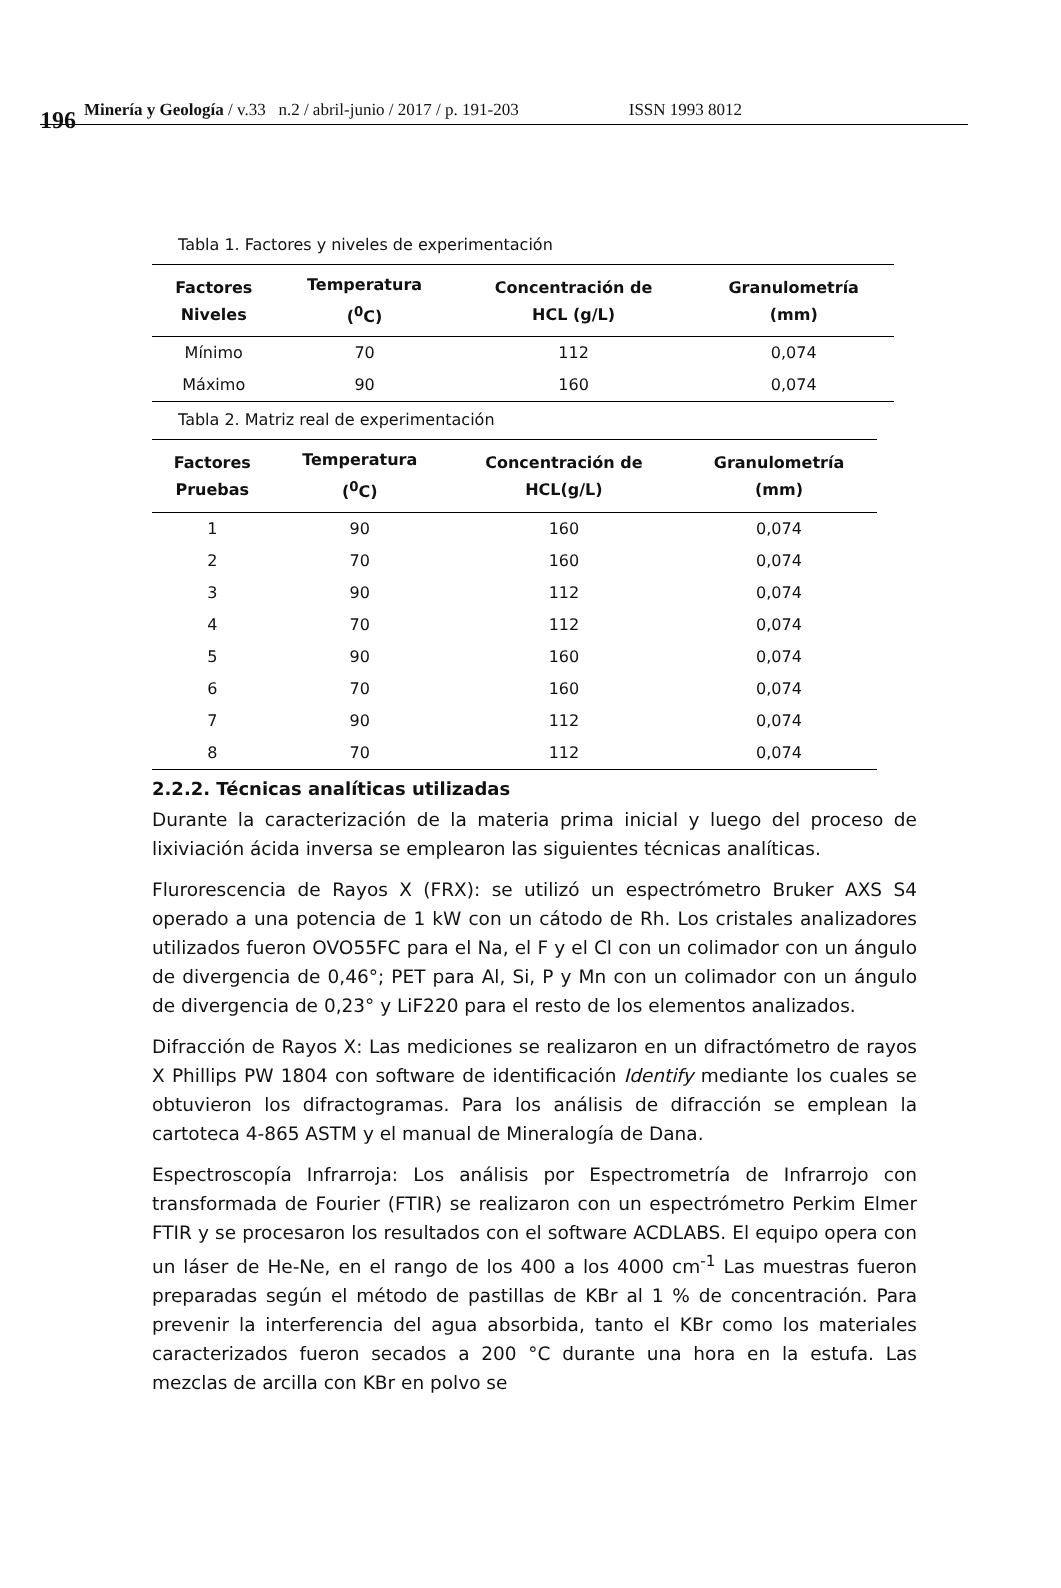196 Minería y Geología / v.33 n.2 / abril-junio / 2017 / p. 191-203 ISSN 1993 8012
Tabla 1. Factores y niveles de experimentación
| Factores Niveles | Temperatura (<sup>0</sup>C) | Concentración de HCL (g/L) | Granulometría (mm) |
| --- | --- | --- | --- |
| Mínimo | 70 | 112 | 0,074 |
| Máximo | 90 | 160 | 0,074 |
Tabla 2. Matriz real de experimentación
| Factores Pruebas | Temperatura (<sup>0</sup>C) | Concentración de HCL(g/L) | Granulometría (mm) |
| --- | --- | --- | --- |
| 1 | 90 | 160 | 0,074 |
| 2 | 70 | 160 | 0,074 |
| 3 | 90 | 112 | 0,074 |
| 4 | 70 | 112 | 0,074 |
| 5 | 90 | 160 | 0,074 |
| 6 | 70 | 160 | 0,074 |
| 7 | 90 | 112 | 0,074 |
| 8 | 70 | 112 | 0,074 |
2.2.2. Técnicas analíticas utilizadas
Durante la caracterización de la materia prima inicial y luego del proceso de lixiviación ácida inversa se emplearon las siguientes técnicas analíticas.
Flurorescencia de Rayos X (FRX): se utilizó un espectrómetro Bruker AXS S4 operado a una potencia de 1 kW con un cátodo de Rh. Los cristales analizadores utilizados fueron OVO55FC para el Na, el F y el Cl con un colimador con un ángulo de divergencia de 0,46°; PET para Al, Si, P y Mn con un colimador con un ángulo de divergencia de 0,23° y LiF220 para el resto de los elementos analizados.
Difracción de Rayos X: Las mediciones se realizaron en un difractómetro de rayos X Phillips PW 1804 con software de identificación Identify mediante los cuales se obtuvieron los difractogramas. Para los análisis de difracción se emplean la cartoteca 4-865 ASTM y el manual de Mineralogía de Dana.
Espectroscopía Infrarroja: Los análisis por Espectrometría de Infrarrojo con transformada de Fourier (FTIR) se realizaron con un espectrómetro Perkim Elmer FTIR y se procesaron los resultados con el software ACDLABS. El equipo opera con un láser de He-Ne, en el rango de los 400 a los 4000 cm<sup>-1</sup> Las muestras fueron preparadas según el método de pastillas de KBr al 1 % de concentración. Para prevenir la interferencia del agua absorbida, tanto el KBr como los materiales caracterizados fueron secados a 200 °C durante una hora en la estufa. Las mezclas de arcilla con KBr en polvo se